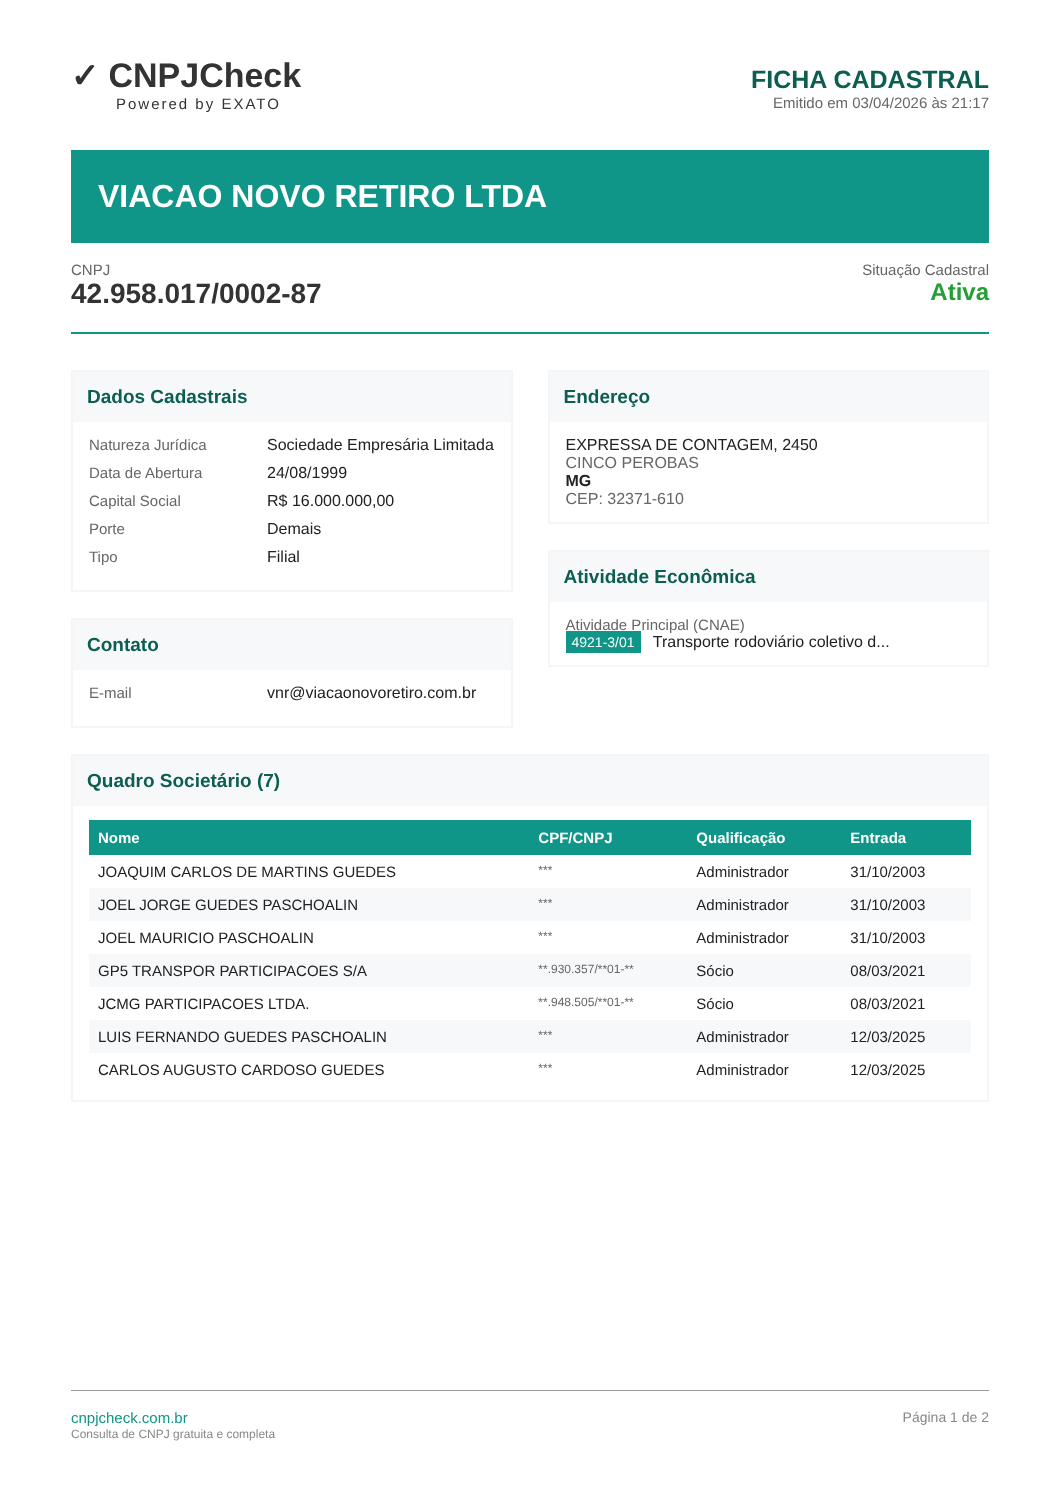✓ CNPJCheck
Powered by EXATO
FICHA CADASTRAL
Emitido em 03/04/2026 às 21:17
VIACAO NOVO RETIRO LTDA
CNPJ
42.958.017/0002-87
Situação Cadastral
Ativa
Dados Cadastrais
Natureza Jurídica Sociedade Empresária Limitada
Data de Abertura 24/08/1999
Capital Social R$ 16.000.000,00
Porte Demais
Tipo Filial
Contato
E-mail vnr@viacaonovoretiro.com.br
Endereço
EXPRESSA DE CONTAGEM, 2450
CINCO PEROBAS
MG
CEP: 32371-610
Atividade Econômica
Atividade Principal (CNAE)
4921-3/01 Transporte rodoviário coletivo d...
Quadro Societário (7)
| Nome | CPF/CNPJ | Qualificação | Entrada |
| --- | --- | --- | --- |
| JOAQUIM CARLOS DE MARTINS GUEDES | *** | Administrador | 31/10/2003 |
| JOEL JORGE GUEDES PASCHOALIN | *** | Administrador | 31/10/2003 |
| JOEL MAURICIO PASCHOALIN | *** | Administrador | 31/10/2003 |
| GP5 TRANSPOR PARTICIPACOES S/A | **.930.357/**01-** | Sócio | 08/03/2021 |
| JCMG PARTICIPACOES LTDA. | **.948.505/**01-** | Sócio | 08/03/2021 |
| LUIS FERNANDO GUEDES PASCHOALIN | *** | Administrador | 12/03/2025 |
| CARLOS AUGUSTO CARDOSO GUEDES | *** | Administrador | 12/03/2025 |
cnpjcheck.com.br
Consulta de CNPJ gratuita e completa
Página 1 de 2